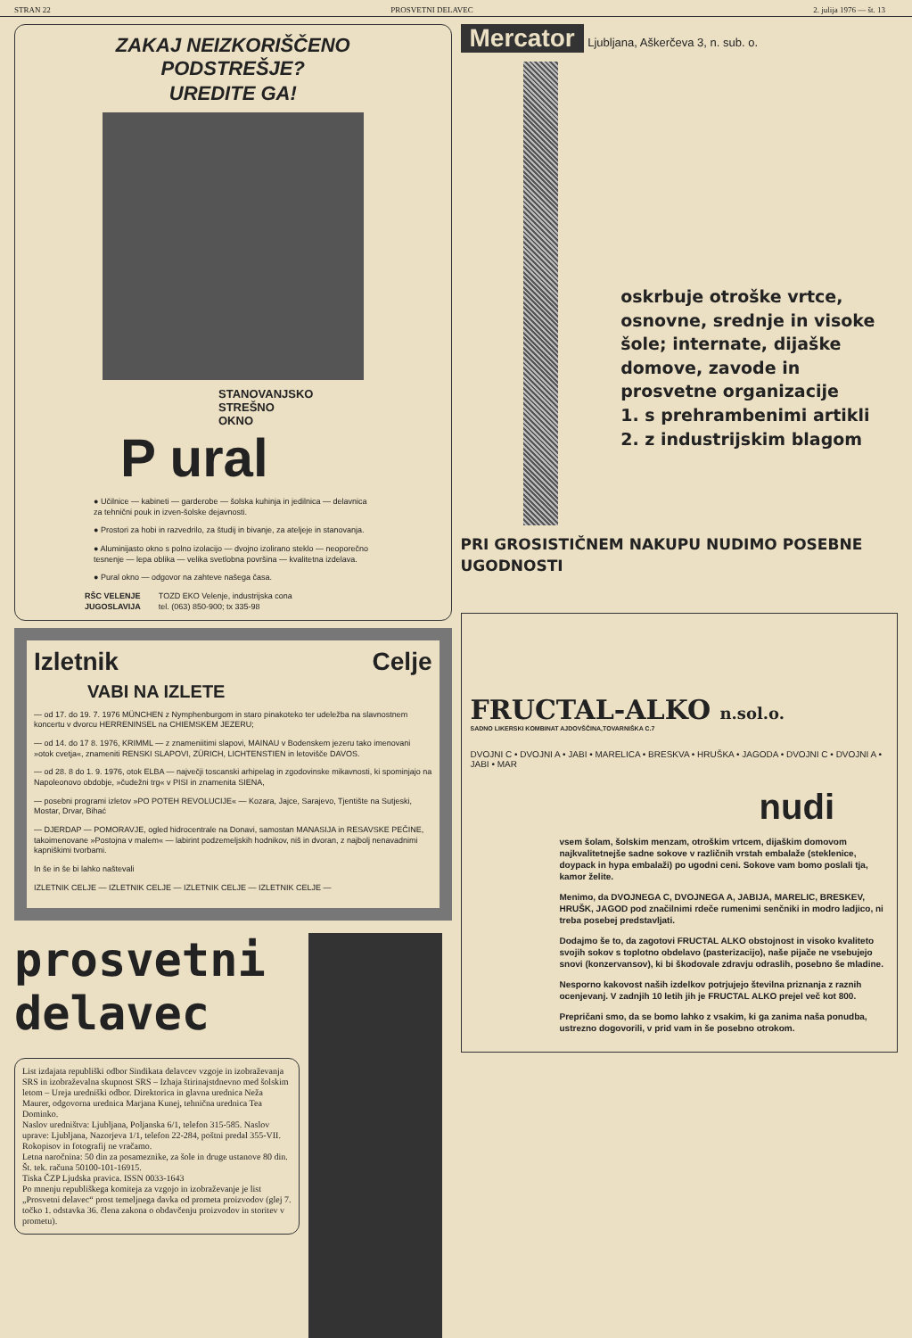STRAN 22 PROSVETNI DELAVEC 2. julija 1976 — št. 13
ZAKAJ NEIZKORIŠČENO
PODSTREŠJE?
UREDITE GA!
STANOVANJSKO
STREŠNO
OKNO
P ural
● Učilnice — kabineti — garderobe — šolska kuhinja in jedilnica — delavnica za tehnični pouk in izven-šolske dejavnosti.
● Prostori za hobi in razvedrilo, za študij in bivanje, za ateljeje in stanovanja.
● Aluminijasto okno s polno izolacijo — dvojno izolirano steklo — neoporečno tesnenje — lepa oblika — velika svetlobna površina — kvalitetna izdelava.
● Pural okno — odgovor na zahteve našega časa.
RŠC VELENJE
JUGOSLAVIJA TOZD EKO Velenje, industrijska cona
tel. (063) 850-900; tx 335-98
Izletnik Celje
VABI NA IZLETE
— od 17. do 19. 7. 1976 MÜNCHEN z Nymphenburgom in staro pinakoteko ter udeležba na slavnostnem koncertu v dvorcu HERRENINSEL na CHIEMSKEM JEZERU;
— od 14. do 17 8. 1976, KRIMML — z znameniitimi slapovi, MAINAU v Bodenskem jezeru tako imenovani »otok cvetja«, znameniti RENSKI SLAPOVI, ZÜRICH, LICHTENSTIEN in letovišče DAVOS.
— od 28. 8 do 1. 9. 1976, otok ELBA — največji toscanski arhipelag in zgodovinske mikavnosti, ki spominjajo na Napoleonovo obdobje, »čudežni trg« v PISI in znamenita SIENA,
— posebni programi izletov »PO POTEH REVOLUCIJE« — Kozara, Jajce, Sarajevo, Tjentište na Sutjeski, Mostar, Drvar, Bihać
— DJERDAP — POMORAVJE, ogled hidrocentrale na Donavi, samostan MANASIJA in RESAVSKE PEČINE, takoimenovane »Postojna v malem« — labirint podzemeljskih hodnikov, niš in dvoran, z najbolj nenavadnimi kapniškimi tvorbami.
In še in še bi lahko naštevali
IZLETNIK CELJE — IZLETNIK CELJE — IZLETNIK CELJE — IZLETNIK CELJE —
prosvetni delavec
List izdajata republiški odbor Sindikata delavcev vzgoje in izobraževanja SRS in izobraževalna skupnost SRS – Izhaja štirinajstdnevno med šolskim letom – Ureja uredniški odbor. Direktorica in glavna urednica Neža Maurer, odgovorna urednica Marjana Kunej, tehnična urednica Tea Dominko.
Naslov uredništva: Ljubljana, Poljanska 6/1, telefon 315-585. Naslov uprave: Ljubljana, Nazorjeva 1/1, telefon 22-284, poštni predal 355-VII.
Rokopisov in fotografij ne vračamo.
Letna naročnina: 50 din za posameznike, za šole in druge ustanove 80 din. Št. tek. računa 50100-101-16915.
Tiska ČZP Ljudska pravica. ISSN 0033-1643
Po mnenju republiškega komiteja za vzgojo in izobraževanje je list „Prosvetni delavec“ prost temeljnega davka od prometa proizvodov (glej 7. točko 1. odstavka 36. člena zakona o obdavčenju proizvodov in storitev v prometu).
Mercator
Ljubljana, Aškerčeva 3, n. sub. o.
oskrbuje otroške vrtce, osnovne, srednje in visoke šole; internate, dijaške domove, zavode in prosvetne organizacije
1. s prehrambenimi artikli
2. z industrijskim blagom
PRI GROSISTIČNEM NAKUPU NUDIMO POSEBNE UGODNOSTI
FRUCTAL-ALKO n.sol.o.
SADNO LIKERSKI KOMBINAT AJDOVŠČINA,TOVARNIŠKA C.7
DVOJNI C • DVOJNI A • JABI • MARELICA • BRESKVA • HRUŠKA • JAGODA • DVOJNI C • DVOJNI A • JABI • MAR
nudi
vsem šolam, šolskim menzam, otroškim vrtcem, dijaškim domovom najkvalitetnejše sadne sokove v različnih vrstah embalaže (steklenice, doypack in hypa embalaži) po ugodni ceni. Sokove vam bomo poslali tja, kamor želite.
Menimo, da DVOJNEGA C, DVOJNEGA A, JABIJA, MARELIC, BRESKEV, HRUŠK, JAGOD pod značilnimi rdeče rumenimi senčniki in modro ladjico, ni treba posebej predstavljati.
Dodajmo še to, da zagotovi FRUCTAL ALKO obstojnost in visoko kvaliteto svojih sokov s toplotno obdelavo (pasterizacijo), naše pijače ne vsebujejo snovi (konzervansov), ki bi škodovale zdravju odraslih, posebno še mladine.
Nesporno kakovost naših izdelkov potrjujejo številna priznanja z raznih ocenjevanj. V zadnjih 10 letih jih je FRUCTAL ALKO prejel več kot 800.
Prepričani smo, da se bomo lahko z vsakim, ki ga zanima naša ponudba, ustrezno dogovorili, v prid vam in še posebno otrokom.